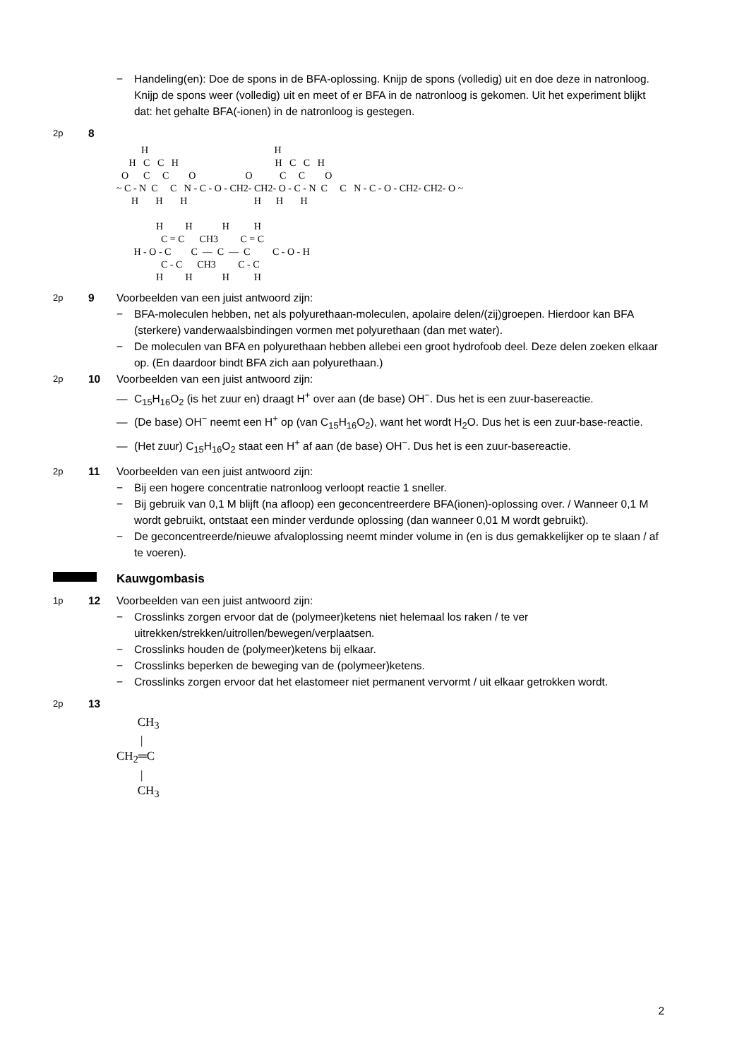− Handeling(en): Doe de spons in de BFA-oplossing. Knijp de spons (volledig) uit en doe deze in natronloog. Knijp de spons weer (volledig) uit en meet of er BFA in de natronloog is gekomen. Uit het experiment blijkt dat: het gehalte BFA(-ionen) in de natronloog is gestegen.
2p
8
H H H C C H H C C H O C C O O C C O ~ C - N C C N - C - O - CH2- CH2- O - C - N C C N - C - O - CH2- CH2- O ~ H H H H H H H H H H C = C CH3 C = C H - O - C C — C — C C - O - H C - C CH3 C - C H H H H
2p
9 Voorbeelden van een juist antwoord zijn:
− BFA-moleculen hebben, net als polyurethaan-moleculen, apolaire delen/(zij)groepen. Hierdoor kan BFA (sterkere) vanderwaalsbindingen vormen met polyurethaan (dan met water).
− De moleculen van BFA en polyurethaan hebben allebei een groot hydrofoob deel. Deze delen zoeken elkaar op. (En daardoor bindt BFA zich aan polyurethaan.)
2p
10 Voorbeelden van een juist antwoord zijn:
— C<sub>15</sub>H<sub>16</sub>O<sub>2</sub> (is het zuur en) draagt H<sup>+</sup> over aan (de base) OH<sup>−</sup>. Dus het is een zuur-basereactie.
— (De base) OH<sup>−</sup> neemt een H<sup>+</sup> op (van C<sub>15</sub>H<sub>16</sub>O<sub>2</sub>), want het wordt H<sub>2</sub>O. Dus het is een zuur-base-reactie.
— (Het zuur) C<sub>15</sub>H<sub>16</sub>O<sub>2</sub> staat een H<sup>+</sup> af aan (de base) OH<sup>−</sup>. Dus het is een zuur-basereactie.
2p
11 Voorbeelden van een juist antwoord zijn:
− Bij een hogere concentratie natronloog verloopt reactie 1 sneller.
− Bij gebruik van 0,1 M blijft (na afloop) een geconcentreerdere BFA(ionen)-oplossing over. / Wanneer 0,1 M wordt gebruikt, ontstaat een minder verdunde oplossing (dan wanneer 0,01 M wordt gebruikt).
− De geconcentreerde/nieuwe afvaloplossing neemt minder volume in (en is dus gemakkelijker op te slaan / af te voeren).
Kauwgombasis
1p
12 Voorbeelden van een juist antwoord zijn:
− Crosslinks zorgen ervoor dat de (polymeer)ketens niet helemaal los raken / te ver uitrekken/strekken/uitrollen/bewegen/verplaatsen.
− Crosslinks houden de (polymeer)ketens bij elkaar.
− Crosslinks beperken de beweging van de (polymeer)ketens.
− Crosslinks zorgen ervoor dat het elastomeer niet permanent vervormt / uit elkaar getrokken wordt.
2p
13
CH<sub>3</sub> | CH<sub>2</sub>═C | CH<sub>3</sub>
2